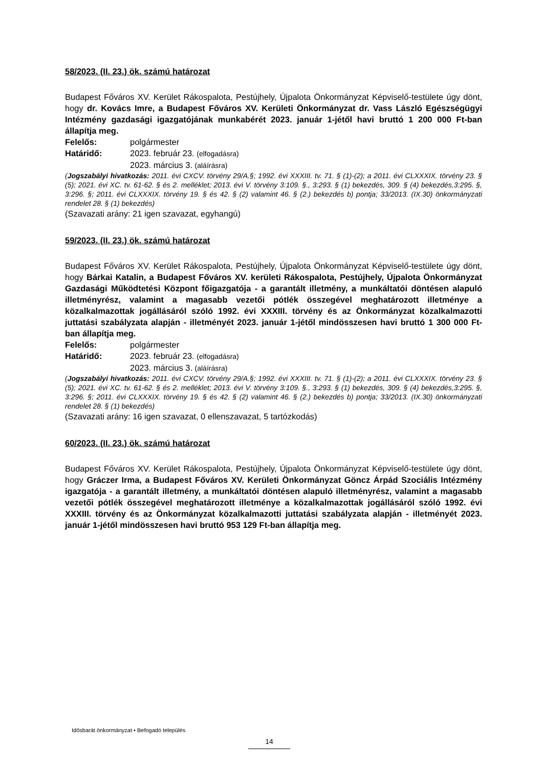58/2023. (II. 23.) ök. számú határozat
Budapest Főváros XV. Kerület Rákospalota, Pestújhely, Újpalota Önkormányzat Képviselő-testülete úgy dönt, hogy dr. Kovács Imre, a Budapest Főváros XV. Kerületi Önkormányzat dr. Vass László Egészségügyi Intézmény gazdasági igazgatójának munkabérét 2023. január 1-jétől havi bruttó 1 200 000 Ft-ban állapítja meg.
Felelős: polgármester
Határidő: 2023. február 23. (elfogadásra)
2023. március 3. (aláírásra)
(Jogszabályi hivatkozás: 2011. évi CXCV. törvény 29/A.§; 1992. évi XXXIII. tv. 71. § (1)-(2); a 2011. évi CLXXXIX. törvény 23. § (5); 2021. évi XC. tv. 61-62. § és 2. melléklet; 2013. évi V. törvény 3:109. §., 3:293. § (1) bekezdés, 309. § (4) bekezdés,3:295. §, 3:296. §; 2011. évi CLXXXIX. törvény 19. § és 42. § (2) valamint 46. § (2.) bekezdés b) pontja; 33/2013. (IX.30) önkormányzati rendelet 28. § (1) bekezdés)
(Szavazati arány: 21 igen szavazat, egyhangú)
59/2023. (II. 23.) ök. számú határozat
Budapest Főváros XV. Kerület Rákospalota, Pestújhely, Újpalota Önkormányzat Képviselő-testülete úgy dönt, hogy Bárkai Katalin, a Budapest Főváros XV. kerületi Rákospalota, Pestújhely, Újpalota Önkormányzat Gazdasági Működtetési Központ főigazgatója - a garantált illetmény, a munkáltatói döntésen alapuló illetményrész, valamint a magasabb vezetői pótlék összegével meghatározott illetménye a közalkalmazottak jogállásáról szóló 1992. évi XXXIII. törvény és az Önkormányzat közalkalmazotti juttatási szabályzata alapján - illetményét 2023. január 1-jétől mindösszesen havi bruttó 1 300 000 Ft-ban állapítja meg.
Felelős: polgármester
Határidő: 2023. február 23. (elfogadásra)
2023. március 3. (aláírásra)
(Jogszabályi hivatkozás: 2011. évi CXCV. törvény 29/A.§; 1992. évi XXXIII. tv. 71. § (1)-(2); a 2011. évi CLXXXIX. törvény 23. § (5); 2021. évi XC. tv. 61-62. § és 2. melléklet; 2013. évi V. törvény 3:109. §., 3:293. § (1) bekezdés, 309. § (4) bekezdés,3:295. §, 3:296. §; 2011. évi CLXXXIX. törvény 19. § és 42. § (2) valamint 46. § (2.) bekezdés b) pontja; 33/2013. (IX.30) önkormányzati rendelet 28. § (1) bekezdés)
(Szavazati arány: 16 igen szavazat, 0 ellenszavazat, 5 tartózkodás)
60/2023. (II. 23.) ök. számú határozat
Budapest Főváros XV. Kerület Rákospalota, Pestújhely, Újpalota Önkormányzat Képviselő-testülete úgy dönt, hogy Gráczer Irma, a Budapest Főváros XV. Kerületi Önkormányzat Göncz Árpád Szociális Intézmény igazgatója - a garantált illetmény, a munkáltatói döntésen alapuló illetményrész, valamint a magasabb vezetői pótlék összegével meghatározott illetménye a közalkalmazottak jogállásáról szóló 1992. évi XXXIII. törvény és az Önkormányzat közalkalmazotti juttatási szabályzata alapján - illetményét 2023. január 1-jétől mindösszesen havi bruttó 953 129 Ft-ban állapítja meg.
Idősbarát önkormányzat • Befogadó település
14